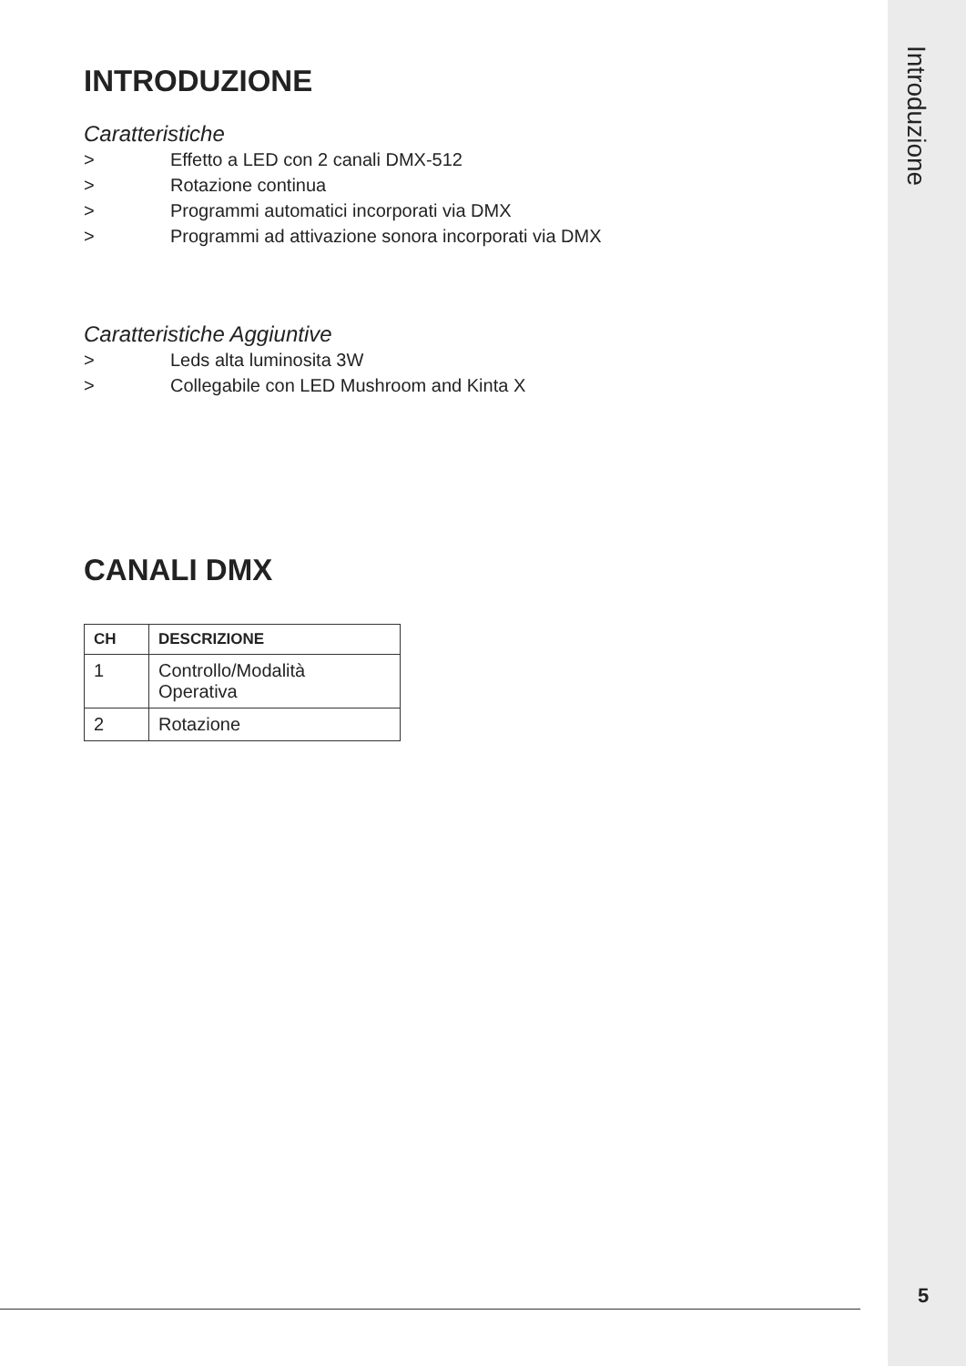Introduzione
INTRODUZIONE
Caratteristiche
> Effetto a LED con 2 canali DMX-512
> Rotazione continua
> Programmi automatici incorporati via DMX
> Programmi ad attivazione sonora incorporati via DMX
Caratteristiche Aggiuntive
> Leds alta luminosita 3W
> Collegabile con LED Mushroom and Kinta X
CANALI DMX
| CH | DESCRIZIONE |
| --- | --- |
| 1 | Controllo/Modalità Operativa |
| 2 | Rotazione |
5